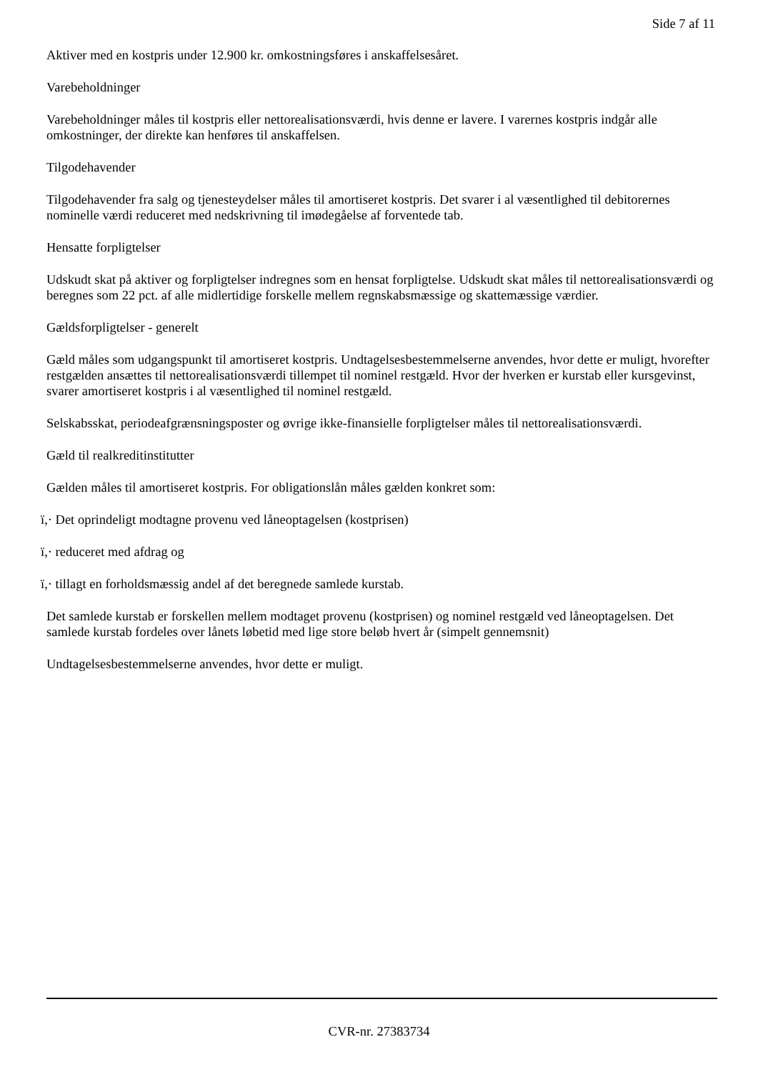Side 7 af 11
Aktiver med en kostpris under 12.900 kr. omkostningsføres i anskaffelsesåret.
Varebeholdninger
Varebeholdninger måles til kostpris eller nettorealisationsværdi, hvis denne er lavere. I varernes kostpris indgår alle omkostninger, der direkte kan henføres til anskaffelsen.
Tilgodehavender
Tilgodehavender fra salg og tjenesteydelser måles til amortiseret kostpris. Det svarer i al væsentlighed til debitorernes nominelle værdi reduceret med nedskrivning til imødegåelse af forventede tab.
Hensatte forpligtelser
Udskudt skat på aktiver og forpligtelser indregnes som en hensat forpligtelse. Udskudt skat måles til nettorealisationsværdi og beregnes som 22 pct. af alle midlertidige forskelle mellem regnskabsmæssige og skattemæssige værdier.
Gældsforpligtelser - generelt
Gæld måles som udgangspunkt til amortiseret kostpris. Undtagelsesbestemmelserne anvendes, hvor dette er muligt, hvorefter restgælden ansættes til nettorealisationsværdi tillempet til nominel restgæld. Hvor der hverken er kurstab eller kursgevinst, svarer amortiseret kostpris i al væsentlighed til nominel restgæld.
Selskabsskat, periodeafgrænsningsposter og øvrige ikke-finansielle forpligtelser måles til nettorealisationsværdi.
Gæld til realkreditinstitutter
Gælden måles til amortiseret kostpris. For obligationslån måles gælden konkret som:
ï,· Det oprindeligt modtagne provenu ved låneoptagelsen (kostprisen)
ï,· reduceret med afdrag og
ï,· tillagt en forholdsmæssig andel af det beregnede samlede kurstab.
Det samlede kurstab er forskellen mellem modtaget provenu (kostprisen) og nominel restgæld ved låneoptagelsen. Det samlede kurstab fordeles over lånets løbetid med lige store beløb hvert år (simpelt gennemsnit)
Undtagelsesbestemmelserne anvendes, hvor dette er muligt.
CVR-nr. 27383734